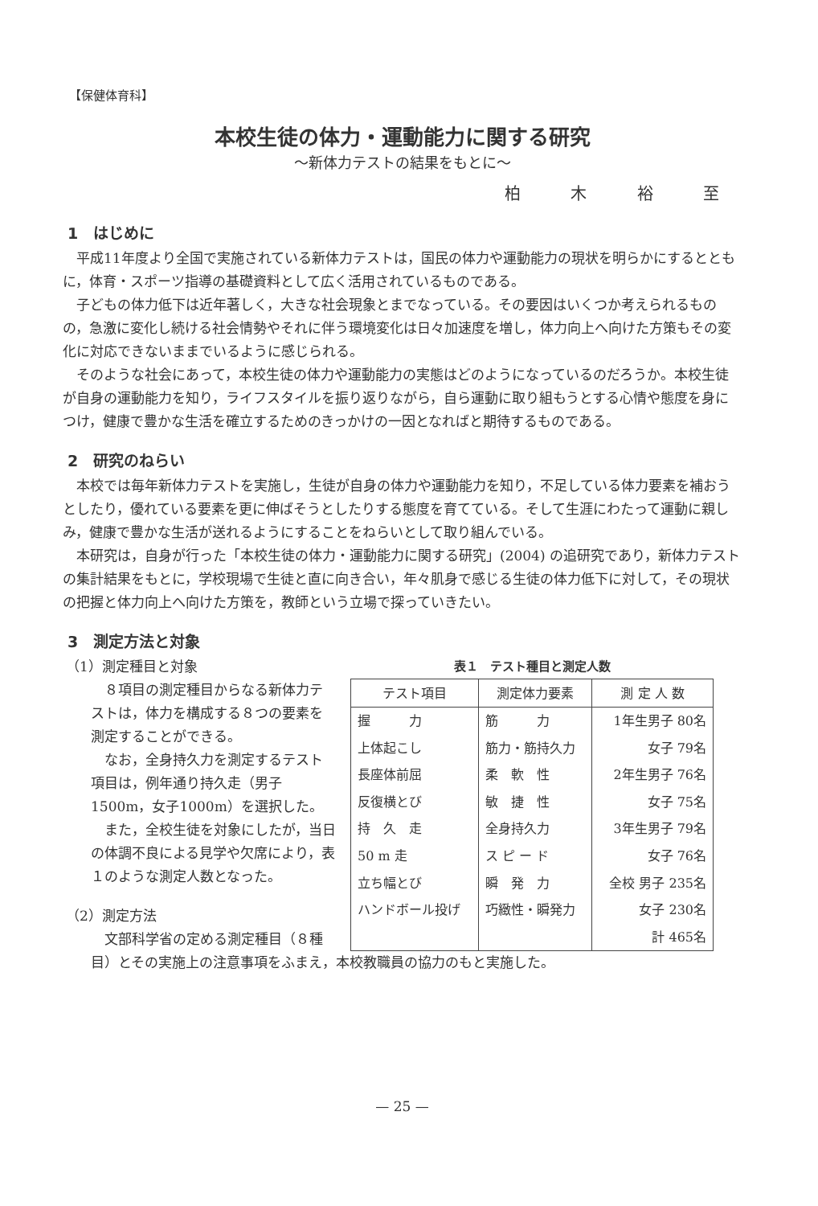【保健体育科】
本校生徒の体力・運動能力に関する研究
～新体力テストの結果をもとに～
柏 木 裕 至
1　はじめに
平成11年度より全国で実施されている新体力テストは，国民の体力や運動能力の現状を明らかにするとともに，体育・スポーツ指導の基礎資料として広く活用されているものである。
子どもの体力低下は近年著しく，大きな社会現象とまでなっている。その要因はいくつか考えられるものの，急激に変化し続ける社会情勢やそれに伴う環境変化は日々加速度を増し，体力向上へ向けた方策もその変化に対応できないままでいるように感じられる。
そのような社会にあって，本校生徒の体力や運動能力の実態はどのようになっているのだろうか。本校生徒が自身の運動能力を知り，ライフスタイルを振り返りながら，自ら運動に取り組もうとする心情や態度を身につけ，健康で豊かな生活を確立するためのきっかけの一因となればと期待するものである。
2　研究のねらい
本校では毎年新体力テストを実施し，生徒が自身の体力や運動能力を知り，不足している体力要素を補おうとしたり，優れている要素を更に伸ばそうとしたりする態度を育てている。そして生涯にわたって運動に親しみ，健康で豊かな生活が送れるようにすることをねらいとして取り組んでいる。
本研究は，自身が行った「本校生徒の体力・運動能力に関する研究」(2004) の追研究であり，新体力テストの集計結果をもとに，学校現場で生徒と直に向き合い，年々肌身で感じる生徒の体力低下に対して，その現状の把握と体力向上へ向けた方策を，教師という立場で探っていきたい。
3　測定方法と対象
（1）測定種目と対象
８項目の測定種目からなる新体力テストは，体力を構成する８つの要素を測定することができる。
なお，全身持久力を測定するテスト項目は，例年通り持久走（男子1500m，女子1000m）を選択した。
また，全校生徒を対象にしたが，当日の体調不良による見学や欠席により，表１のような測定人数となった。
（2）測定方法
文部科学省の定める測定種目（８種
表１ テスト種目と測定人数
| テスト項目 | 測定体力要素 | 測 定 人 数 |
| --- | --- | --- |
| 握 力 | 筋 力 | 1年生男子 80名 |
| 上体起こし | 筋力・筋持久力 | 女子 79名 |
| 長座体前屈 | 柔 軟 性 | 2年生男子 76名 |
| 反復横とび | 敏 捷 性 | 女子 75名 |
| 持 久 走 | 全身持久力 | 3年生男子 79名 |
| 50 m 走 | ス ピ ー ド | 女子 76名 |
| 立ち幅とび | 瞬 発 力 | 全校 男子 235名 |
| ハンドボール投げ | 巧緻性・瞬発力 | 女子 230名 |
| | | 計 465名 |
目）とその実施上の注意事項をふまえ，本校教職員の協力のもと実施した。
— 25 —